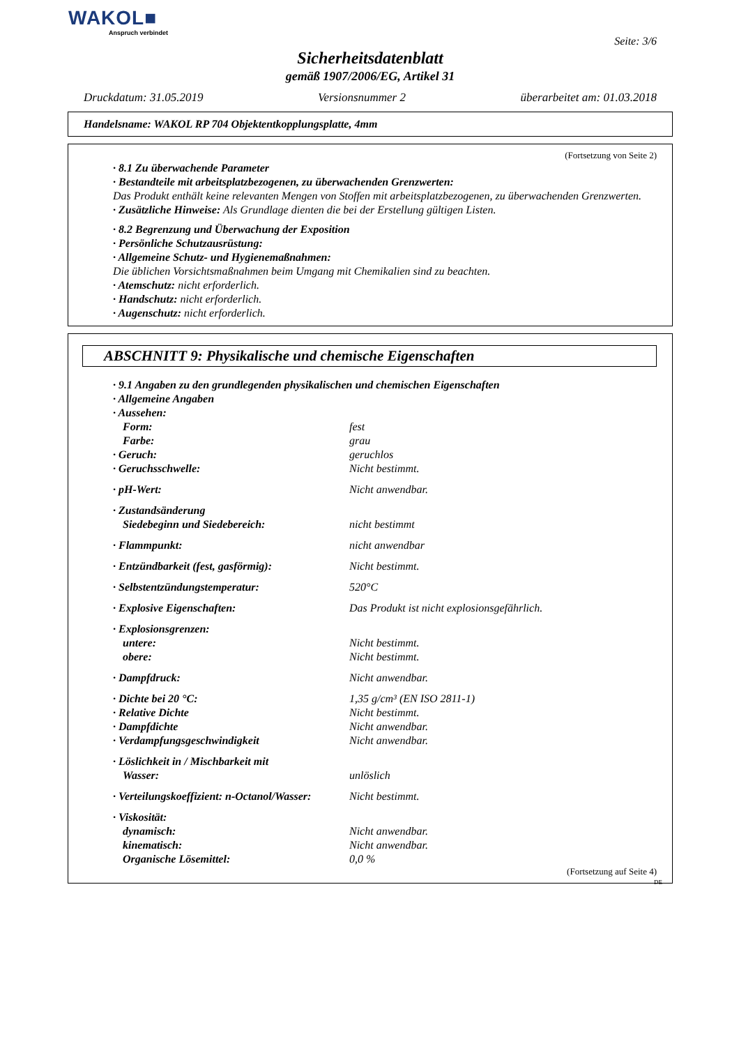WAKOL■
Anspruch verbindet
Seite: 3/6
Sicherheitsdatenblatt
gemäß 1907/2006/EG, Artikel 31
Druckdatum: 31.05.2019 Versionsnummer 2 überarbeitet am: 01.03.2018
Handelsname: WAKOL RP 704 Objektentkopplungsplatte, 4mm
(Fortsetzung von Seite 2)
· 8.1 Zu überwachende Parameter
· Bestandteile mit arbeitsplatzbezogenen, zu überwachenden Grenzwerten:
Das Produkt enthält keine relevanten Mengen von Stoffen mit arbeitsplatzbezogenen, zu überwachenden Grenzwerten.
· Zusätzliche Hinweise: Als Grundlage dienten die bei der Erstellung gültigen Listen.
· 8.2 Begrenzung und Überwachung der Exposition
· Persönliche Schutzausrüstung:
· Allgemeine Schutz- und Hygienemaßnahmen:
Die üblichen Vorsichtsmaßnahmen beim Umgang mit Chemikalien sind zu beachten.
· Atemschutz: nicht erforderlich.
· Handschutz: nicht erforderlich.
· Augenschutz: nicht erforderlich.
ABSCHNITT 9: Physikalische und chemische Eigenschaften
· 9.1 Angaben zu den grundlegenden physikalischen und chemischen Eigenschaften
· Allgemeine Angaben
| · Aussehen: | |
| Form: | fest |
| Farbe: | grau |
| · Geruch: | geruchlos |
| · Geruchsschwelle: | Nicht bestimmt. |
| · pH-Wert: | Nicht anwendbar. |
| · Zustandsänderung | |
| Siedebeginn und Siedebereich: | nicht bestimmt |
| · Flammpunkt: | nicht anwendbar |
| · Entzündbarkeit (fest, gasförmig): | Nicht bestimmt. |
| · Selbstentzündungstemperatur: | 520°C |
| · Explosive Eigenschaften: | Das Produkt ist nicht explosionsgefährlich. |
| · Explosionsgrenzen: | |
| untere: | Nicht bestimmt. |
| obere: | Nicht bestimmt. |
| · Dampfdruck: | Nicht anwendbar. |
| · Dichte bei 20 °C: | 1,35 g/cm³ (EN ISO 2811-1) |
| · Relative Dichte | Nicht bestimmt. |
| · Dampfdichte | Nicht anwendbar. |
| · Verdampfungsgeschwindigkeit | Nicht anwendbar. |
| · Löslichkeit in / Mischbarkeit mit | |
| Wasser: | unlöslich |
| · Verteilungskoeffizient: n-Octanol/Wasser: | Nicht bestimmt. |
| · Viskosität: | |
| dynamisch: | Nicht anwendbar. |
| kinematisch: | Nicht anwendbar. |
| Organische Lösemittel: | 0,0 % |
(Fortsetzung auf Seite 4)
DE